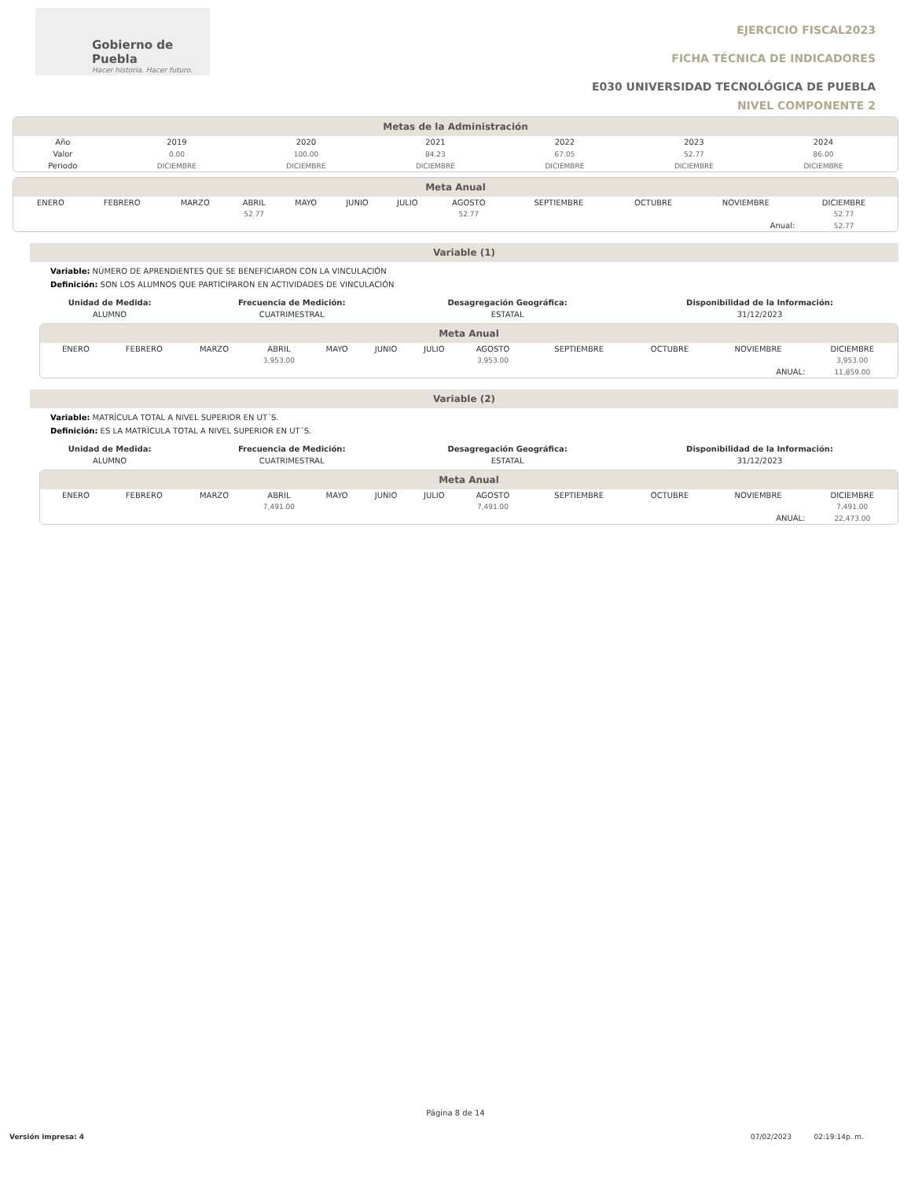Gobierno de Puebla
Hacer historia. Hacer futuro.
EJERCICIO FISCAL2023
FICHA TÉCNICA DE INDICADORES
E030 UNIVERSIDAD TECNOLÓGICA DE PUEBLA
NIVEL COMPONENTE 2
Metas de la Administración
| Año | 2019 | 2020 | 2021 | 2022 | 2023 | 2024 | |
| Valor | 0.00 | 100.00 | 84.23 | 67.05 | 52.77 | 86.00 | |
| Periodo | DICIEMBRE | DICIEMBRE | DICIEMBRE | DICIEMBRE | DICIEMBRE | DICIEMBRE | |
Meta Anual
| | ENERO | FEBRERO | MARZO | ABRIL | MAYO | JUNIO | JULIO | AGOSTO | SEPTIEMBRE | OCTUBRE | NOVIEMBRE | DICIEMBRE | |
| | | | | 52.77 | | | | 52.77 | | | | 52.77 | |
| Anual: | | | | | | | | | | | | 52.77 | |
Variable (1)
Variable: NÚMERO DE APRENDIENTES QUE SE BENEFICIARON CON LA VINCULACIÓN
Definición: SON LOS ALUMNOS QUE PARTICIPARON EN ACTIVIDADES DE VINCULACIÓN
| Unidad de Medida: | Frecuencia de Medición: | Desagregación Geográfica: | Disponibilidad de la Información: |
| --- | --- | --- | --- |
| ALUMNO | CUATRIMESTRAL | ESTATAL | 31/12/2023 |
Meta Anual
| | ENERO | FEBRERO | MARZO | ABRIL | MAYO | JUNIO | JULIO | AGOSTO | SEPTIEMBRE | OCTUBRE | NOVIEMBRE | DICIEMBRE |
| | | | | 3,953.00 | | | | 3,953.00 | | | | 3,953.00 |
| ANUAL: | | | | | | | | | | | | 11,859.00 |
Variable (2)
Variable: MATRÍCULA TOTAL A NIVEL SUPERIOR EN UT´S.
Definición: ES LA MATRÍCULA TOTAL A NIVEL SUPERIOR EN UT´S.
| Unidad de Medida: | Frecuencia de Medición: | Desagregación Geográfica: | Disponibilidad de la Información: |
| --- | --- | --- | --- |
| ALUMNO | CUATRIMESTRAL | ESTATAL | 31/12/2023 |
Meta Anual
| | ENERO | FEBRERO | MARZO | ABRIL | MAYO | JUNIO | JULIO | AGOSTO | SEPTIEMBRE | OCTUBRE | NOVIEMBRE | DICIEMBRE |
| | | | | 7,491.00 | | | | 7,491.00 | | | | 7,491.00 |
| ANUAL: | | | | | | | | | | | | 22,473.00 |
Página 8 de 14
Versión impresa: 4 07/02/2023 02:19:14p. m.